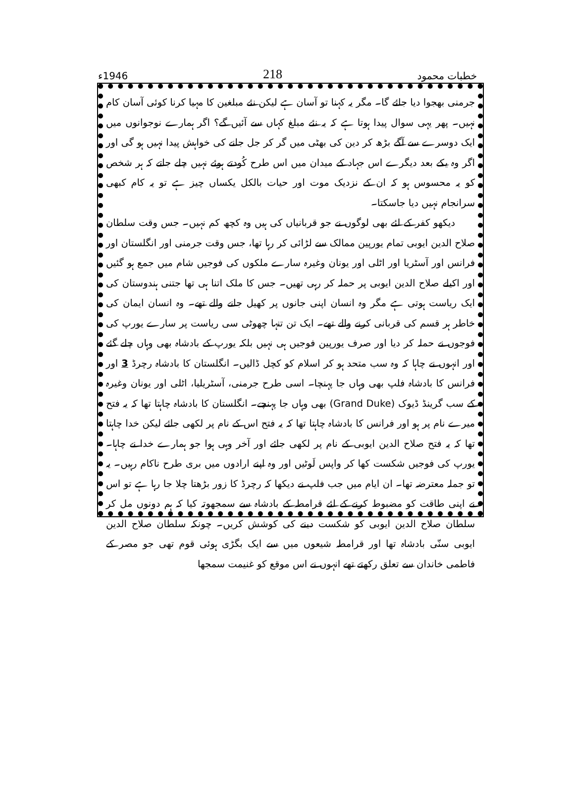خطبات محمود 218 1946ء
جرمنی بھجوا دیا جائے گا۔ مگر یہ کہنا تو آسان ہے لیکن نئے مبلغین کا مہیا کرنا کوئی آسان کام نہیں۔ پھر یہی سوال پیدا ہوتا ہے کہ یہ نئے مبلغ کہاں سے آئیں گے؟ اگر ہمارے نوجوانوں میں ایک دوسرے سے آگے بڑھ کر دین کی بھٹی میں گر کر جل جانے کی خواہش پیدا نہیں ہو گی اور اگر وہ یکے بعد دیگرے اس جہاد کے میدان میں اس طرح کُودتے ہوئے نہیں چلے جاتے کہ ہر شخص کو یہ محسوس ہو کہ ان کے نزدیک موت اور حیات بالکل یکساں چیز ہے تو یہ کام کبھی سرانجام نہیں دیا جاسکتا۔
دیکھو کفر کے لئے بھی لوگوں نے جو قربانیاں کی ہیں وہ کچھ کم نہیں۔ جس وقت سلطان صلاح الدین ایوبی تمام یورپین ممالک سے لڑائی کر رہا تھا، جس وقت جرمنی اور انگلستان اور فرانس اور آسٹریا اور اٹلی اور یونان وغیرہ سارے ملکوں کی فوجیں شام میں جمع ہو گئیں اور اکیلے صلاح الدین ایوبی پر حملہ کر رہی تھیں۔ جس کا ملک اتنا ہی تھا جتنی ہندوستان کی ایک ریاست ہوتی ہے مگر وہ انسان اپنی جانوں پر کھیل جانے والے تھے۔ وہ انسان ایمان کی خاطر ہر قسم کی قربانی کرنے والے تھے۔ ایک تن تنہا چھوٹی سی ریاست پر سارے یورپ کی فوجوں نے حملہ کر دیا اور صرف یورپین فوجیں ہی نہیں بلکہ یورپ کے بادشاہ بھی وہاں چلے گئے اور انہوں نے چاہا کہ وہ سب متحد ہو کر اسلام کو کچل ڈالیں۔ انگلستان کا بادشاہ رچرڈ 3 اور فرانس کا بادشاہ فلپ بھی وہاں جا پہنچا۔ اسی طرح جرمنی، آسٹریلیا، اٹلی اور یونان وغیرہ کے سب گرینڈ ڈیوک (Grand Duke) بھی وہاں جا پہنچے۔ انگلستان کا بادشاہ چاہتا تھا کہ یہ فتح میرے نام پر ہو اور فرانس کا بادشاہ چاہتا تھا کہ یہ فتح اس کے نام پر لکھی جائے لیکن خدا چاہتا تھا کہ یہ فتح صلاح الدین ایوبی کے نام پر لکھی جائے اور آخر وہی ہوا جو ہمارے خدا نے چاہا۔ یورپ کی فوجیں شکست کھا کر واپس لَوٹیں اور وہ اپنے ارادوں میں بری طرح ناکام رہیں۔ یہ تو جملہ معترضہ تھا۔ ان ایام میں جب فلپ نے دیکھا کہ رچرڈ کا زور بڑھتا چلا جا رہا ہے تو اس نے اپنی طاقت کو مضبوط کرنے کے لئے قرامطہ کے بادشاہ سے سمجھوتہ کیا کہ ہم دونوں مل کر سلطان صلاح الدین ایوبی کو شکست دینے کی کوشش کریں۔ چونکہ سلطان صلاح الدین ایوبی سنّی بادشاہ تھا اور قرامطہ شیعوں میں سے ایک بگڑی ہوئی قوم تھی جو مصر کے فاطمی خاندان سے تعلق رکھتے تھے انہوں نے اس موقع کو غنیمت سمجھا